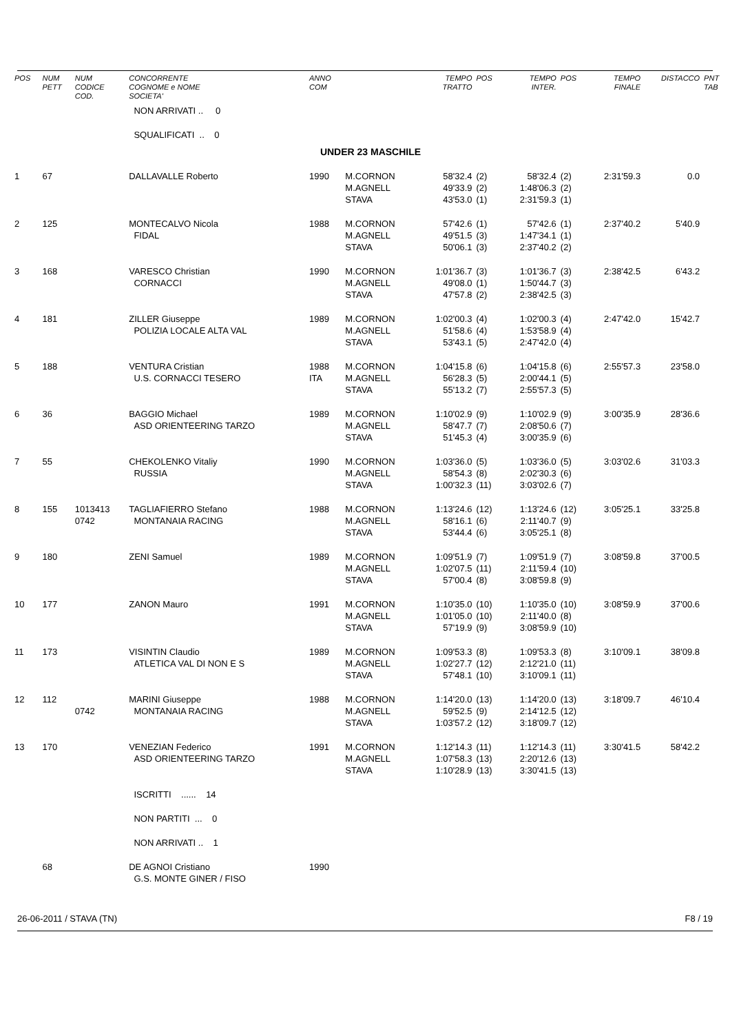| POS | NUM PETT | NUM CODICE COD. | CONCORRENTE COGNOME e NOME SOCIETA' | ANNO COM | | TEMPO TRATTO | POS | TEMPO INTER. | POS | TEMPO FINALE | DISTACCO | PNT TAB |
| --- | --- | --- | --- | --- | --- | --- | --- | --- | --- | --- | --- | --- |
| | | | NON ARRIVATI .. 0 | | | | | | | | | |
| | | | SQUALIFICATI .. 0 | | | | | | | | | |
| UNDER 23 MASCHILE | | | | | | | | | | | | |
| 1 | 67 | | DALLAVALLE Roberto | 1990 | M.CORNON M.AGNELL STAVA | 58'32.4 49'33.9 43'53.0 | (2) (2) (1) | 58'32.4 1:48'06.3 2:31'59.3 | (2) (2) (1) | 2:31'59.3 | 0.0 | |
| 2 | 125 | | MONTECALVO Nicola FIDAL | 1988 | M.CORNON M.AGNELL STAVA | 57'42.6 49'51.5 50'06.1 | (1) (3) (3) | 57'42.6 1:47'34.1 2:37'40.2 | (1) (1) (2) | 2:37'40.2 | 5'40.9 | |
| 3 | 168 | | VARESCO Christian CORNACCI | 1990 | M.CORNON M.AGNELL STAVA | 1:01'36.7 49'08.0 47'57.8 | (3) (1) (2) | 1:01'36.7 1:50'44.7 2:38'42.5 | (3) (3) (3) | 2:38'42.5 | 6'43.2 | |
| 4 | 181 | | ZILLER Giuseppe POLIZIA LOCALE ALTA VAL | 1989 | M.CORNON M.AGNELL STAVA | 1:02'00.3 51'58.6 53'43.1 | (4) (4) (5) | 1:02'00.3 1:53'58.9 2:47'42.0 | (4) (4) (4) | 2:47'42.0 | 15'42.7 | |
| 5 | 188 | | VENTURA Cristian U.S. CORNACCI TESERO | 1988 ITA | M.CORNON M.AGNELL STAVA | 1:04'15.8 56'28.3 55'13.2 | (6) (5) (7) | 1:04'15.8 2:00'44.1 2:55'57.3 | (6) (5) (5) | 2:55'57.3 | 23'58.0 | |
| 6 | 36 | | BAGGIO Michael ASD ORIENTEERING TARZO | 1989 | M.CORNON M.AGNELL STAVA | 1:10'02.9 58'47.7 51'45.3 | (9) (7) (4) | 1:10'02.9 2:08'50.6 3:00'35.9 | (9) (7) (6) | 3:00'35.9 | 28'36.6 | |
| 7 | 55 | | CHEKOLENKO Vitaliy RUSSIA | 1990 | M.CORNON M.AGNELL STAVA | 1:03'36.0 58'54.3 1:00'32.3 | (5) (8) (11) | 1:03'36.0 2:02'30.3 3:03'02.6 | (5) (6) (7) | 3:03'02.6 | 31'03.3 | |
| 8 | 155 | 1013413 0742 | TAGLIAFIERRO Stefano MONTANAIA RACING | 1988 | M.CORNON M.AGNELL STAVA | 1:13'24.6 58'16.1 53'44.4 | (12) (6) (6) | 1:13'24.6 2:11'40.7 3:05'25.1 | (12) (9) (8) | 3:05'25.1 | 33'25.8 | |
| 9 | 180 | | ZENI Samuel | 1989 | M.CORNON M.AGNELL STAVA | 1:09'51.9 1:02'07.5 57'00.4 | (7) (11) (8) | 1:09'51.9 2:11'59.4 3:08'59.8 | (7) (10) (9) | 3:08'59.8 | 37'00.5 | |
| 10 | 177 | | ZANON Mauro | 1991 | M.CORNON M.AGNELL STAVA | 1:10'35.0 1:01'05.0 57'19.9 | (10) (10) (9) | 1:10'35.0 2:11'40.0 3:08'59.9 | (10) (8) (10) | 3:08'59.9 | 37'00.6 | |
| 11 | 173 | | VISINTIN Claudio ATLETICA VAL DI NON E S | 1989 | M.CORNON M.AGNELL STAVA | 1:09'53.3 1:02'27.7 57'48.1 | (8) (12) (10) | 1:09'53.3 2:12'21.0 3:10'09.1 | (8) (11) (11) | 3:10'09.1 | 38'09.8 | |
| 12 | 112 | 0742 | MARINI Giuseppe MONTANAIA RACING | 1988 | M.CORNON M.AGNELL STAVA | 1:14'20.0 59'52.5 1:03'57.2 | (13) (9) (12) | 1:14'20.0 2:14'12.5 3:18'09.7 | (13) (12) (12) | 3:18'09.7 | 46'10.4 | |
| 13 | 170 | | VENEZIAN Federico ASD ORIENTEERING TARZO | 1991 | M.CORNON M.AGNELL STAVA | 1:12'14.3 1:07'58.3 1:10'28.9 | (11) (13) (13) | 1:12'14.3 2:20'12.6 3:30'41.5 | (11) (13) (13) | 3:30'41.5 | 58'42.2 | |
| | | | ISCRITTI ...... 14 | | | | | | | | | |
| | | | NON PARTITI ... 0 | | | | | | | | | |
| | | | NON ARRIVATI .. 1 | | | | | | | | | |
| | 68 | | DE AGNOI Cristiano G.S. MONTE GINER / FISO | 1990 | | | | | | | | |
26-06-2011 / STAVA (TN) F8 / 19